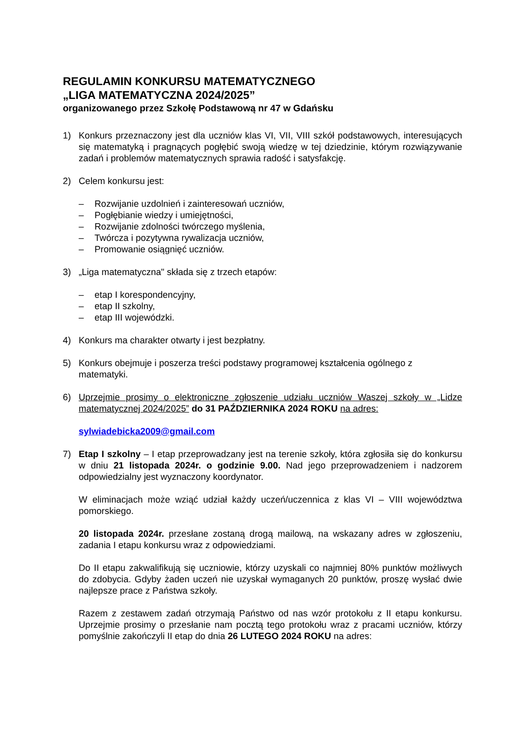REGULAMIN KONKURSU MATEMATYCZNEGO
„LIGA MATEMATYCZNA 2024/2025”
organizowanego przez Szkołę Podstawową nr 47 w Gdańsku
1) Konkurs przeznaczony jest dla uczniów klas VI, VII, VIII szkół podstawowych, interesujących się matematyką i pragnących pogłębić swoją wiedzę w tej dziedzinie, którym rozwiązywanie zadań i problemów matematycznych sprawia radość i satysfakcję.
2) Celem konkursu jest:
– Rozwijanie uzdolnień i zainteresowań uczniów,
– Pogłębianie wiedzy i umiejętności,
– Rozwijanie zdolności twórczego myślenia,
– Twórcza i pozytywna rywalizacja uczniów,
– Promowanie osiągnięć uczniów.
3) „Liga matematyczna" składa się z trzech etapów:
– etap I korespondencyjny,
– etap II szkolny,
– etap III wojewódzki.
4) Konkurs ma charakter otwarty i jest bezpłatny.
5) Konkurs obejmuje i poszerza treści podstawy programowej kształcenia ogólnego z matematyki.
6) Uprzejmie prosimy o elektroniczne zgłoszenie udziału uczniów Waszej szkoły w „Lidze matematycznej 2024/2025” do 31 PAŹDZIERNIKA 2024 ROKU na adres:
sylwiadebicka2009@gmail.com
7) Etap I szkolny – I etap przeprowadzany jest na terenie szkoły, która zgłosiła się do konkursu w dniu 21 listopada 2024r. o godzinie 9.00. Nad jego przeprowadzeniem i nadzorem odpowiedzialny jest wyznaczony koordynator.
W eliminacjach może wziąć udział każdy uczeń/uczennica z klas VI – VIII województwa pomorskiego.
20 listopada 2024r. przesłane zostaną drogą mailową, na wskazany adres w zgłoszeniu, zadania I etapu konkursu wraz z odpowiedziami.
Do II etapu zakwalifikują się uczniowie, którzy uzyskali co najmniej 80% punktów możliwych do zdobycia. Gdyby żaden uczeń nie uzyskał wymaganych 20 punktów, proszę wysłać dwie najlepsze prace z Państwa szkoły.
Razem z zestawem zadań otrzymają Państwo od nas wzór protokołu z II etapu konkursu. Uprzejmie prosimy o przesłanie nam pocztą tego protokołu wraz z pracami uczniów, którzy pomyślnie zakończyli II etap do dnia 26 LUTEGO 2024 ROKU na adres: